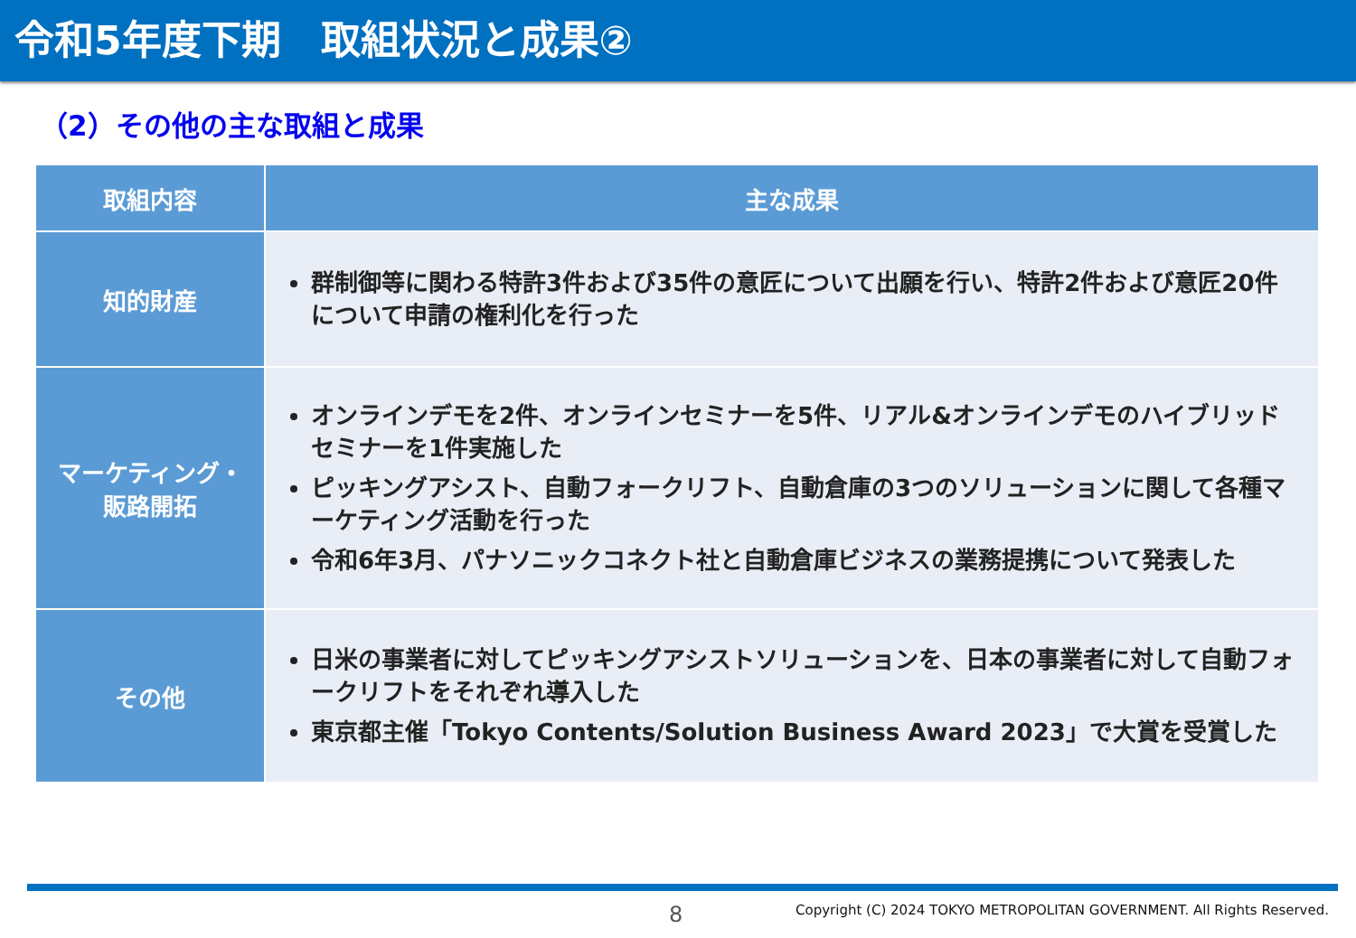令和5年度下期　取組状況と成果②
（2）その他の主な取組と成果
| 取組内容 | 主な成果 |
| --- | --- |
| 知的財産 | 群制御等に関わる特許3件および35件の意匠について出願を行い、特許2件および意匠20件について申請の権利化を行った |
| マーケティング・ 販路開拓 | オンラインデモを2件、オンラインセミナーを5件、リアル&オンラインデモのハイブリッドセミナーを1件実施した ピッキングアシスト、自動フォークリフト、自動倉庫の3つのソリューションに関して各種マーケティング活動を行った 令和6年3月、パナソニックコネクト社と自動倉庫ビジネスの業務提携について発表した |
| その他 | 日米の事業者に対してピッキングアシストソリューションを、日本の事業者に対して自動フォークリフトをそれぞれ導入した 東京都主催「Tokyo Contents/Solution Business Award 2023」で大賞を受賞した |
8 Copyright (C) 2024 TOKYO METROPOLITAN GOVERNMENT. All Rights Reserved.